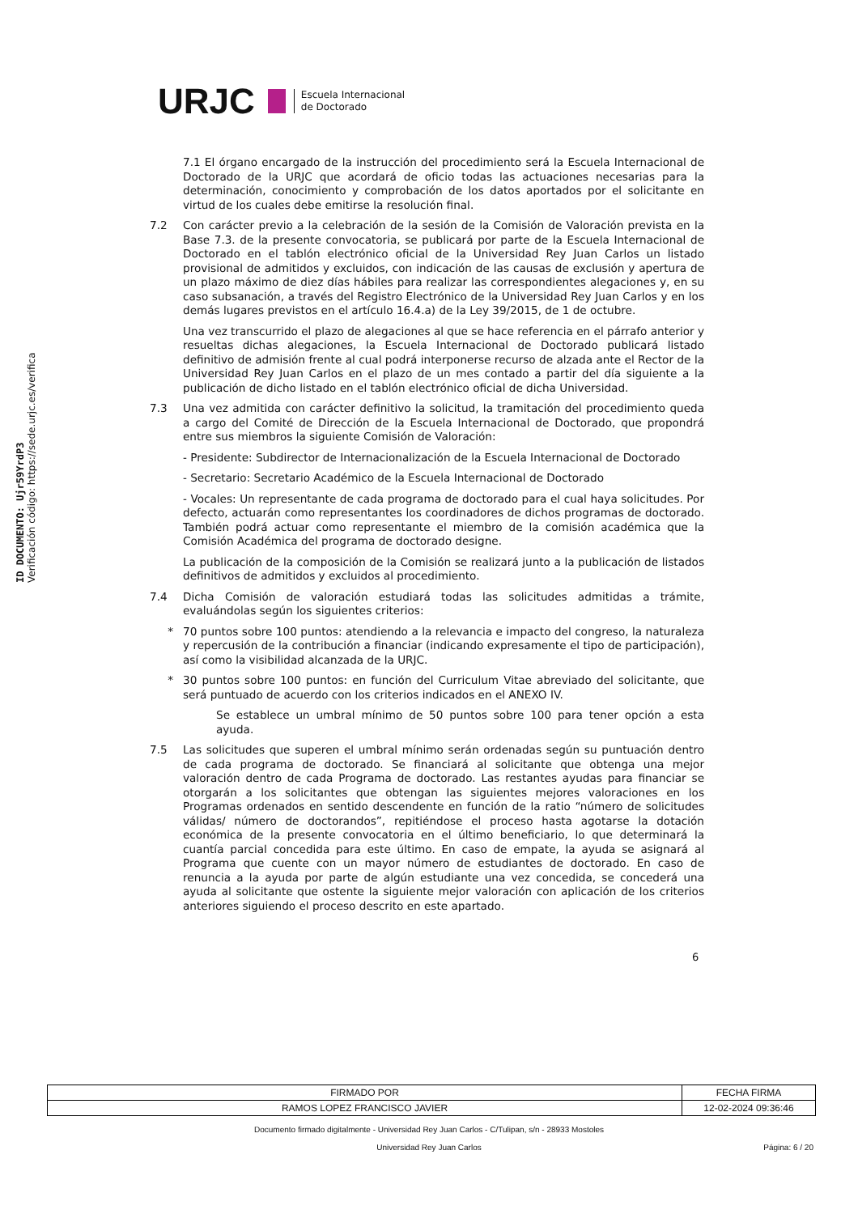ID DOCUMENTO: Ujr59YrdP3
Verificación código: https://sede.urjc.es/verifica
URJC Escuela Internacional
de Doctorado
7.1 El órgano encargado de la instrucción del procedimiento será la Escuela Internacional de Doctorado de la URJC que acordará de oficio todas las actuaciones necesarias para la determinación, conocimiento y comprobación de los datos aportados por el solicitante en virtud de los cuales debe emitirse la resolución final.
7.2 Con carácter previo a la celebración de la sesión de la Comisión de Valoración prevista en la Base 7.3. de la presente convocatoria, se publicará por parte de la Escuela Internacional de Doctorado en el tablón electrónico oficial de la Universidad Rey Juan Carlos un listado provisional de admitidos y excluidos, con indicación de las causas de exclusión y apertura de un plazo máximo de diez días hábiles para realizar las correspondientes alegaciones y, en su caso subsanación, a través del Registro Electrónico de la Universidad Rey Juan Carlos y en los demás lugares previstos en el artículo 16.4.a) de la Ley 39/2015, de 1 de octubre.
Una vez transcurrido el plazo de alegaciones al que se hace referencia en el párrafo anterior y resueltas dichas alegaciones, la Escuela Internacional de Doctorado publicará listado definitivo de admisión frente al cual podrá interponerse recurso de alzada ante el Rector de la Universidad Rey Juan Carlos en el plazo de un mes contado a partir del día siguiente a la publicación de dicho listado en el tablón electrónico oficial de dicha Universidad.
7.3 Una vez admitida con carácter definitivo la solicitud, la tramitación del procedimiento queda a cargo del Comité de Dirección de la Escuela Internacional de Doctorado, que propondrá entre sus miembros la siguiente Comisión de Valoración:
- Presidente: Subdirector de Internacionalización de la Escuela Internacional de Doctorado
- Secretario: Secretario Académico de la Escuela Internacional de Doctorado
- Vocales: Un representante de cada programa de doctorado para el cual haya solicitudes. Por defecto, actuarán como representantes los coordinadores de dichos programas de doctorado. También podrá actuar como representante el miembro de la comisión académica que la Comisión Académica del programa de doctorado designe.
La publicación de la composición de la Comisión se realizará junto a la publicación de listados definitivos de admitidos y excluidos al procedimiento.
7.4 Dicha Comisión de valoración estudiará todas las solicitudes admitidas a trámite, evaluándolas según los siguientes criterios:
* 70 puntos sobre 100 puntos: atendiendo a la relevancia e impacto del congreso, la naturaleza y repercusión de la contribución a financiar (indicando expresamente el tipo de participación), así como la visibilidad alcanzada de la URJC.
* 30 puntos sobre 100 puntos: en función del Curriculum Vitae abreviado del solicitante, que será puntuado de acuerdo con los criterios indicados en el ANEXO IV.
Se establece un umbral mínimo de 50 puntos sobre 100 para tener opción a esta ayuda.
7.5 Las solicitudes que superen el umbral mínimo serán ordenadas según su puntuación dentro de cada programa de doctorado. Se financiará al solicitante que obtenga una mejor valoración dentro de cada Programa de doctorado. Las restantes ayudas para financiar se otorgarán a los solicitantes que obtengan las siguientes mejores valoraciones en los Programas ordenados en sentido descendente en función de la ratio “número de solicitudes válidas/ número de doctorandos”, repitiéndose el proceso hasta agotarse la dotación económica de la presente convocatoria en el último beneficiario, lo que determinará la cuantía parcial concedida para este último. En caso de empate, la ayuda se asignará al Programa que cuente con un mayor número de estudiantes de doctorado. En caso de renuncia a la ayuda por parte de algún estudiante una vez concedida, se concederá una ayuda al solicitante que ostente la siguiente mejor valoración con aplicación de los criterios anteriores siguiendo el proceso descrito en este apartado.
6
| FIRMADO POR | FECHA FIRMA |
| RAMOS LOPEZ FRANCISCO JAVIER | 12-02-2024 09:36:46 |
Documento firmado digitalmente - Universidad Rey Juan Carlos - C/Tulipan, s/n - 28933 Mostoles
Universidad Rey Juan Carlos Página: 6 / 20